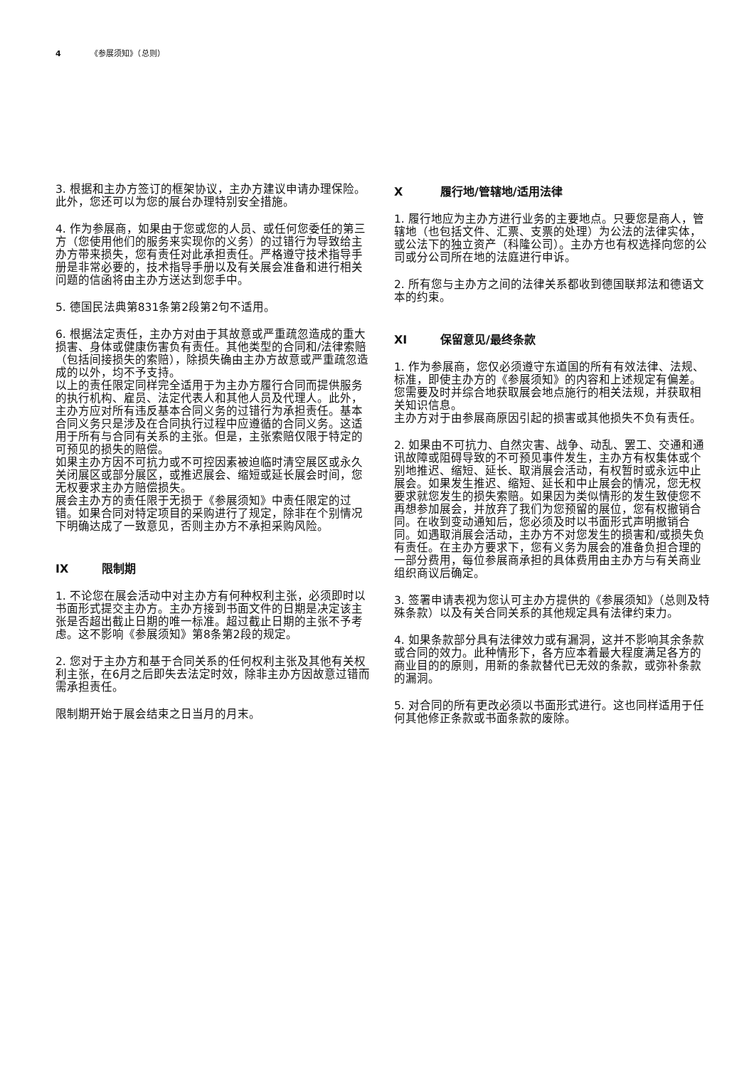4 《参展须知》（总则）
3. 根据和主办方签订的框架协议，主办方建议申请办理保险。此外，您还可以为您的展台办理特别安全措施。
4. 作为参展商，如果由于您或您的人员、或任何您委任的第三方（您使用他们的服务来实现你的义务）的过错行为导致给主办方带来损失，您有责任对此承担责任。严格遵守技术指导手册是非常必要的，技术指导手册以及有关展会准备和进行相关问题的信函将由主办方送达到您手中。
5. 德国民法典第831条第2段第2句不适用。
6. 根据法定责任，主办方对由于其故意或严重疏忽造成的重大损害、身体或健康伤害负有责任。其他类型的合同和/法律索赔（包括间接损失的索赔），除损失确由主办方故意或严重疏忽造成的以外，均不予支持。
以上的责任限定同样完全适用于为主办方履行合同而提供服务的执行机构、雇员、法定代表人和其他人员及代理人。此外，主办方应对所有违反基本合同义务的过错行为承担责任。基本合同义务只是涉及在合同执行过程中应遵循的合同义务。这适用于所有与合同有关系的主张。但是，主张索赔仅限于特定的可预见的损失的赔偿。
如果主办方因不可抗力或不可控因素被迫临时清空展区或永久关闭展区或部分展区，或推迟展会、缩短或延长展会时间，您无权要求主办方赔偿损失。
展会主办方的责任限于无损于《参展须知》中责任限定的过错。如果合同对特定项目的采购进行了规定，除非在个别情况下明确达成了一致意见，否则主办方不承担采购风险。
IX 限制期
1. 不论您在展会活动中对主办方有何种权利主张，必须即时以书面形式提交主办方。主办方接到书面文件的日期是决定该主张是否超出截止日期的唯一标准。超过截止日期的主张不予考虑。这不影响《参展须知》第8条第2段的规定。
2. 您对于主办方和基于合同关系的任何权利主张及其他有关权利主张，在6月之后即失去法定时效，除非主办方因故意过错而需承担责任。
限制期开始于展会结束之日当月的月末。
X履行地/管辖地/适用法律
1. 履行地应为主办方进行业务的主要地点。只要您是商人，管辖地（也包括文件、汇票、支票的处理）为公法的法律实体，或公法下的独立资产（科隆公司）。主办方也有权选择向您的公司或分公司所在地的法庭进行申诉。
2. 所有您与主办方之间的法律关系都收到德国联邦法和德语文本的约束。
XI 保留意见/最终条款
1. 作为参展商，您仅必须遵守东道国的所有有效法律、法规、标准，即使主办方的《参展须知》的内容和上述规定有偏差。您需要及时并综合地获取展会地点施行的相关法规，并获取相关知识信息。
主办方对于由参展商原因引起的损害或其他损失不负有责任。
2. 如果由不可抗力、自然灾害、战争、动乱、罢工、交通和通讯故障或阻碍导致的不可预见事件发生，主办方有权集体或个别地推迟、缩短、延长、取消展会活动，有权暂时或永远中止展会。如果发生推迟、缩短、延长和中止展会的情况，您无权要求就您发生的损失索赔。如果因为类似情形的发生致使您不再想参加展会，并放弃了我们为您预留的展位，您有权撤销合同。在收到变动通知后，您必须及时以书面形式声明撤销合同。如遇取消展会活动，主办方不对您发生的损害和/或损失负有责任。在主办方要求下，您有义务为展会的准备负担合理的一部分费用，每位参展商承担的具体费用由主办方与有关商业组织商议后确定。
3. 签署申请表视为您认可主办方提供的《参展须知》（总则及特殊条款）以及有关合同关系的其他规定具有法律约束力。
4. 如果条款部分具有法律效力或有漏洞，这并不影响其余条款或合同的效力。此种情形下，各方应本着最大程度满足各方的商业目的的原则，用新的条款替代已无效的条款，或弥补条款的漏洞。
5. 对合同的所有更改必须以书面形式进行。这也同样适用于任何其他修正条款或书面条款的废除。